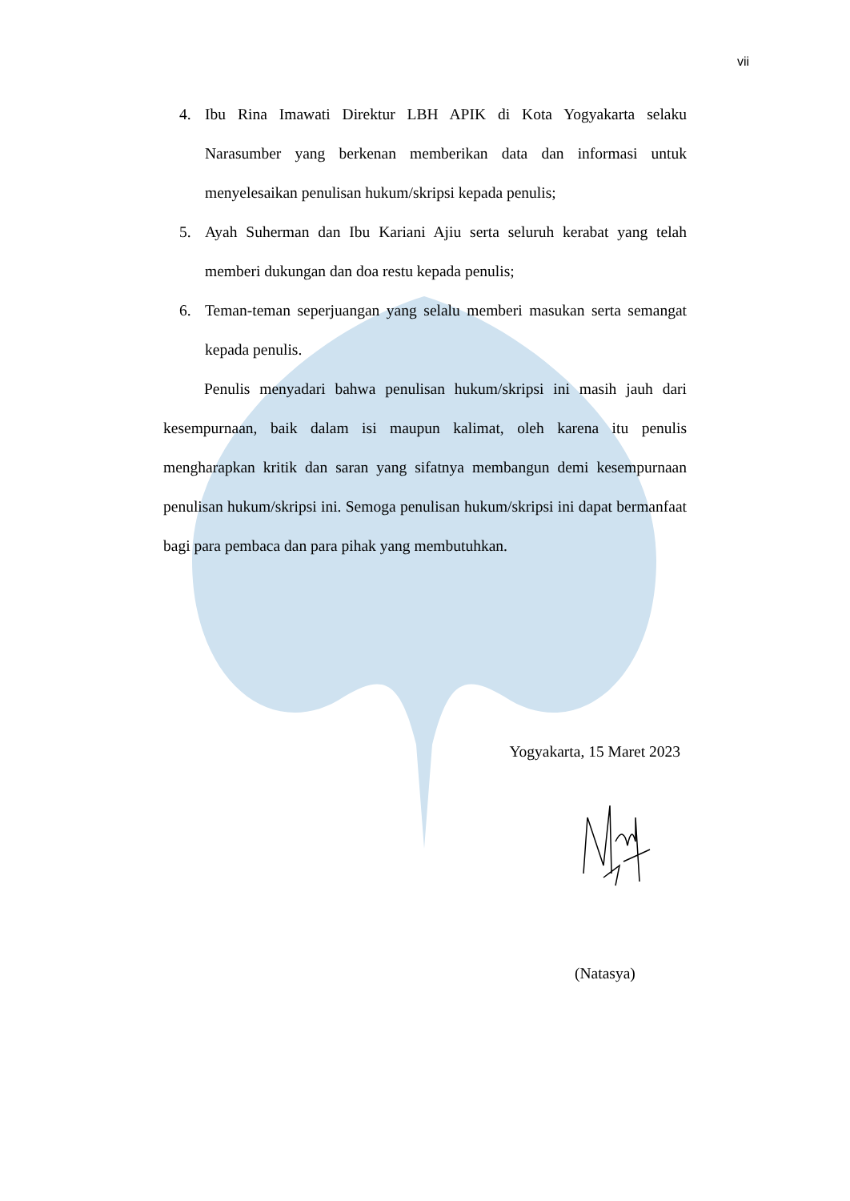vii
4. Ibu Rina Imawati Direktur LBH APIK di Kota Yogyakarta selaku Narasumber yang berkenan memberikan data dan informasi untuk menyelesaikan penulisan hukum/skripsi kepada penulis;
5. Ayah Suherman dan Ibu Kariani Ajiu serta seluruh kerabat yang telah memberi dukungan dan doa restu kepada penulis;
6. Teman-teman seperjuangan yang selalu memberi masukan serta semangat kepada penulis.
Penulis menyadari bahwa penulisan hukum/skripsi ini masih jauh dari kesempurnaan, baik dalam isi maupun kalimat, oleh karena itu penulis mengharapkan kritik dan saran yang sifatnya membangun demi kesempurnaan penulisan hukum/skripsi ini. Semoga penulisan hukum/skripsi ini dapat bermanfaat bagi para pembaca dan para pihak yang membutuhkan.
Yogyakarta, 15 Maret 2023
(Natasya)